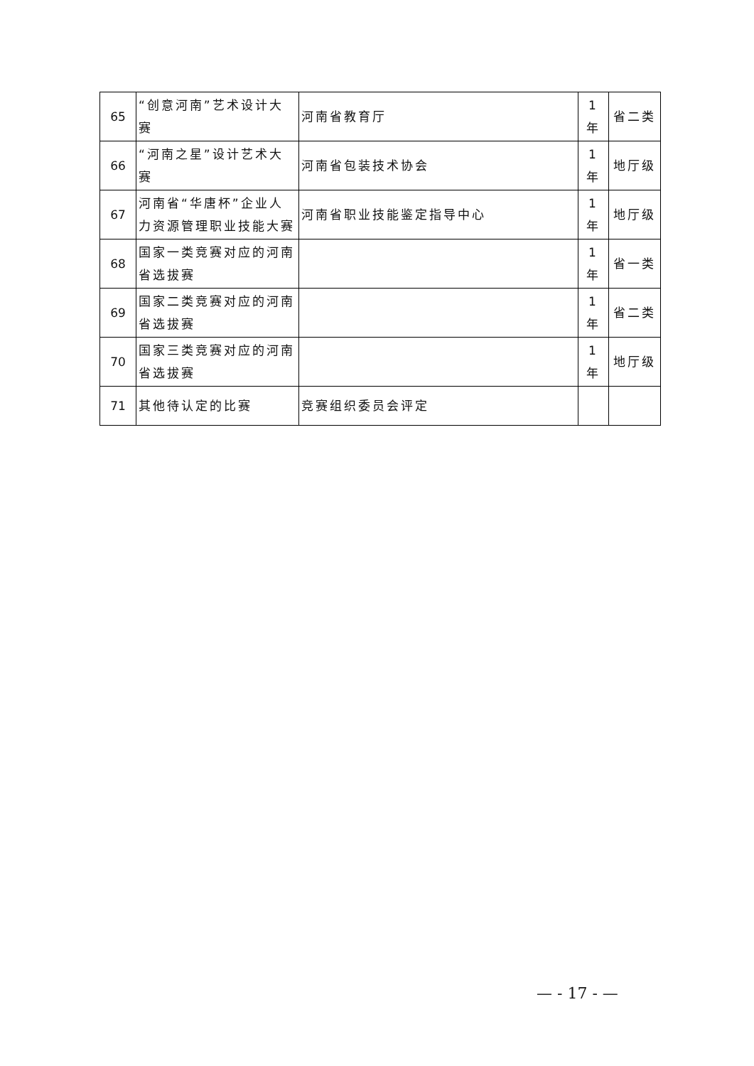| 65 | “创意河南”艺术设计大赛 | 河南省教育厅 | 1 年 | 省二类 |
| 66 | “河南之星”设计艺术大赛 | 河南省包装技术协会 | 1 年 | 地厅级 |
| 67 | 河南省“华唐杯”企业人力资源管理职业技能大赛 | 河南省职业技能鉴定指导中心 | 1 年 | 地厅级 |
| 68 | 国家一类竞赛对应的河南省选拔赛 | | 1 年 | 省一类 |
| 69 | 国家二类竞赛对应的河南省选拔赛 | | 1 年 | 省二类 |
| 70 | 国家三类竞赛对应的河南省选拔赛 | | 1 年 | 地厅级 |
| 71 | 其他待认定的比赛 | 竞赛组织委员会评定 | | |
— - 17 - —